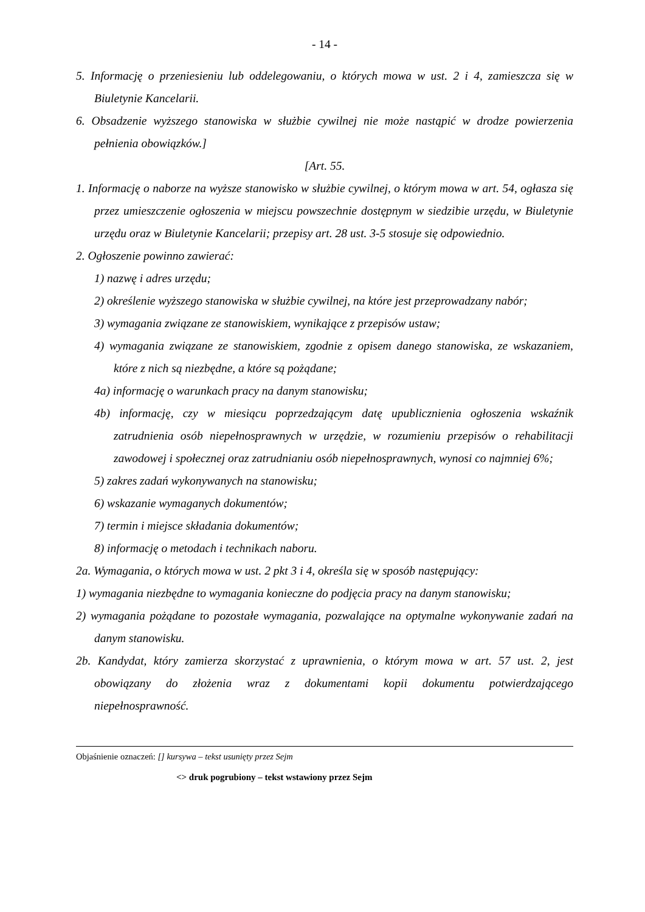- 14 -
5. Informację o przeniesieniu lub oddelegowaniu, o których mowa w ust. 2 i 4, zamieszcza się w Biuletynie Kancelarii.
6. Obsadzenie wyższego stanowiska w służbie cywilnej nie może nastąpić w drodze powierzenia pełnienia obowiązków.]
[Art. 55.
1. Informację o naborze na wyższe stanowisko w służbie cywilnej, o którym mowa w art. 54, ogłasza się przez umieszczenie ogłoszenia w miejscu powszechnie dostępnym w siedzibie urzędu, w Biuletynie urzędu oraz w Biuletynie Kancelarii; przepisy art. 28 ust. 3-5 stosuje się odpowiednio.
2. Ogłoszenie powinno zawierać:
1) nazwę i adres urzędu;
2) określenie wyższego stanowiska w służbie cywilnej, na które jest przeprowadzany nabór;
3) wymagania związane ze stanowiskiem, wynikające z przepisów ustaw;
4) wymagania związane ze stanowiskiem, zgodnie z opisem danego stanowiska, ze wskazaniem, które z nich są niezbędne, a które są pożądane;
4a) informację o warunkach pracy na danym stanowisku;
4b) informację, czy w miesiącu poprzedzającym datę upublicznienia ogłoszenia wskaźnik zatrudnienia osób niepełnosprawnych w urzędzie, w rozumieniu przepisów o rehabilitacji zawodowej i społecznej oraz zatrudnianiu osób niepełnosprawnych, wynosi co najmniej 6%;
5) zakres zadań wykonywanych na stanowisku;
6) wskazanie wymaganych dokumentów;
7) termin i miejsce składania dokumentów;
8) informację o metodach i technikach naboru.
2a. Wymagania, o których mowa w ust. 2 pkt 3 i 4, określa się w sposób następujący:
1) wymagania niezbędne to wymagania konieczne do podjęcia pracy na danym stanowisku;
2) wymagania pożądane to pozostałe wymagania, pozwalające na optymalne wykonywanie zadań na danym stanowisku.
2b. Kandydat, który zamierza skorzystać z uprawnienia, o którym mowa w art. 57 ust. 2, jest obowiązany do złożenia wraz z dokumentami kopii dokumentu potwierdzającego niepełnosprawność.
Objaśnienie oznaczeń: [] kursywa – tekst usunięty przez Sejm
<> druk pogrubiony – tekst wstawiony przez Sejm